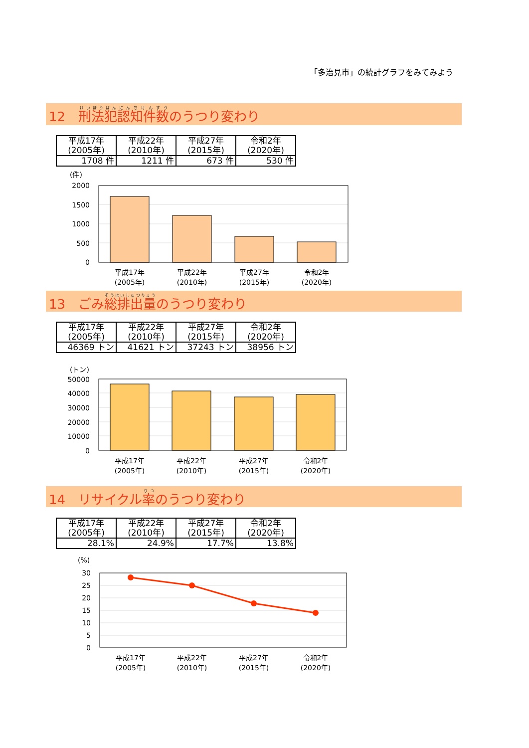「多治見市」の統計グラフをみてみよう
12　刑法犯認知件数のうつり変わり
| 平成17年 (2005年) | 平成22年 (2010年) | 平成27年 (2015年) | 令和2年 (2020年) |
| 1708 件 | 1211 件 | 673 件 | 530 件 |
(件)
2000
1500
1000
500
0
平成17年
(2005年)
平成22年
(2010年)
平成27年
(2015年)
令和2年
(2020年)
13　ごみ総排出量のうつり変わり
| 平成17年 (2005年) | 平成22年 (2010年) | 平成27年 (2015年) | 令和2年 (2020年) |
| 46369 トン | 41621 トン | 37243 トン | 38956 トン |
(トン)
50000
40000
30000
20000
10000
0
平成17年
(2005年)
平成22年
(2010年)
平成27年
(2015年)
令和2年
(2020年)
14　リサイクル率のうつり変わり
| 平成17年 (2005年) | 平成22年 (2010年) | 平成27年 (2015年) | 令和2年 (2020年) |
| 28.1% | 24.9% | 17.7% | 13.8% |
(%)
30
25
20
15
10
5
0
平成17年
(2005年)
平成22年
(2010年)
平成27年
(2015年)
令和2年
(2020年)